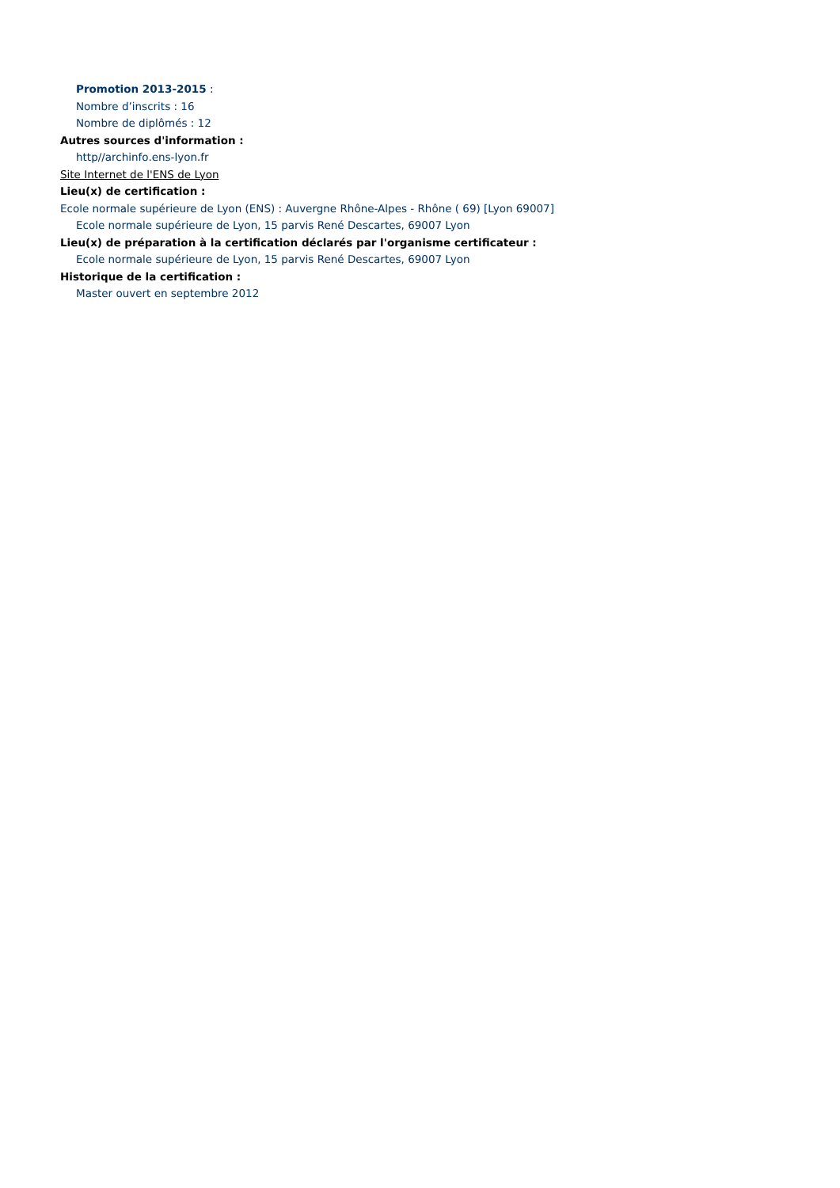Promotion 2013-2015 :
Nombre d’inscrits : 16
Nombre de diplômés : 12
Autres sources d'information :
http//archinfo.ens-lyon.fr
Site Internet de l'ENS de Lyon
Lieu(x) de certification :
Ecole normale supérieure de Lyon (ENS) : Auvergne Rhône-Alpes - Rhône ( 69) [Lyon 69007]
Ecole normale supérieure de Lyon, 15 parvis René Descartes, 69007 Lyon
Lieu(x) de préparation à la certification déclarés par l'organisme certificateur :
Ecole normale supérieure de Lyon, 15 parvis René Descartes, 69007 Lyon
Historique de la certification :
Master ouvert en septembre 2012